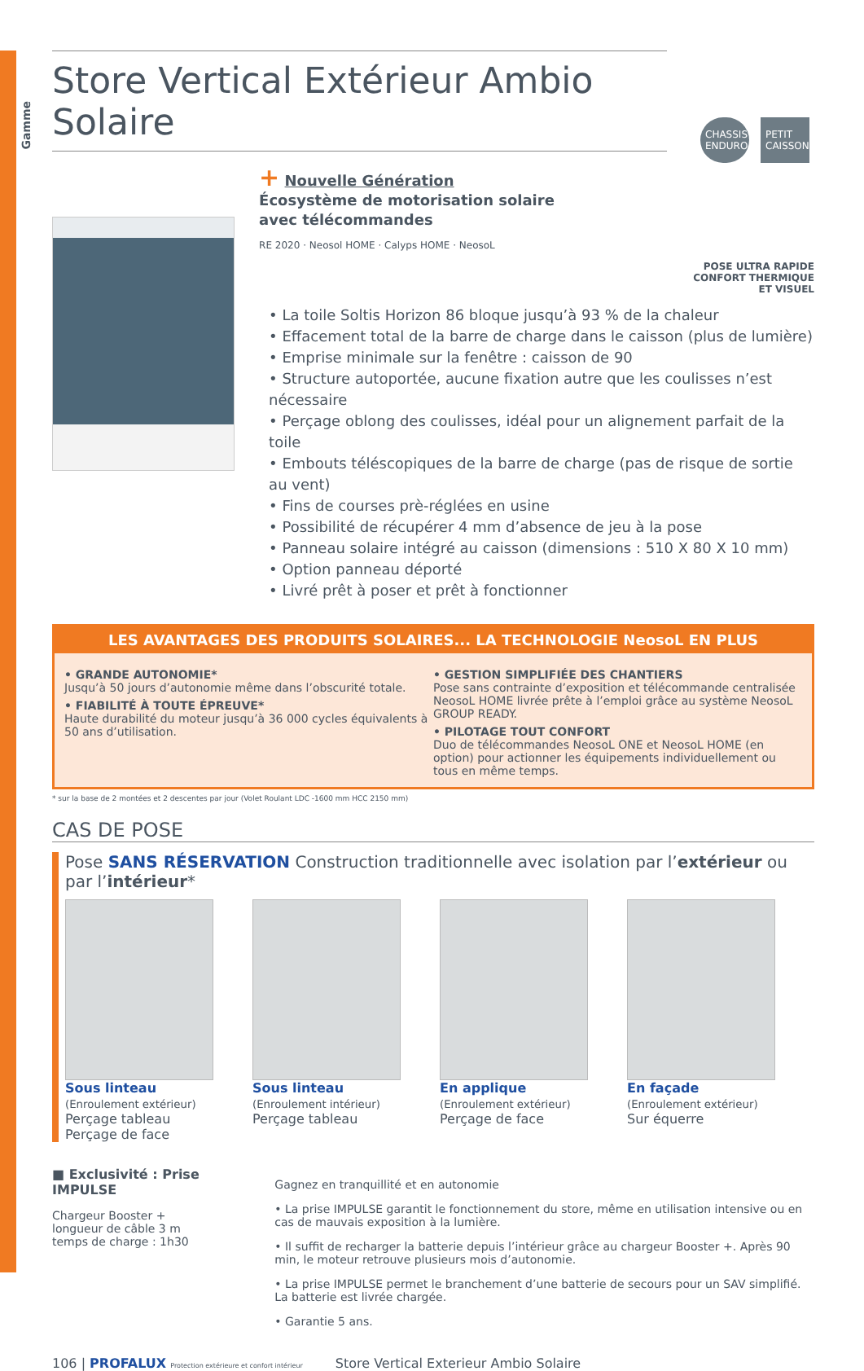Gamme
CHASSIS ENDURO
PETIT CAISSON
Store Vertical Extérieur Ambio Solaire
+ Nouvelle Génération
Écosystème de motorisation solaire
avec télécommandes
RE 2020 · Neosol HOME · Calyps HOME · NeosoL
POSE ULTRA RAPIDE
CONFORT THERMIQUE
ET VISUEL
• La toile Soltis Horizon 86 bloque jusqu’à 93 % de la chaleur
• Effacement total de la barre de charge dans le caisson (plus de lumière)
• Emprise minimale sur la fenêtre : caisson de 90
• Structure autoportée, aucune fixation autre que les coulisses n’est nécessaire
• Perçage oblong des coulisses, idéal pour un alignement parfait de la toile
• Embouts téléscopiques de la barre de charge (pas de risque de sortie au vent)
• Fins de courses prè-réglées en usine
• Possibilité de récupérer 4 mm d’absence de jeu à la pose
• Panneau solaire intégré au caisson (dimensions : 510 X 80 X 10 mm)
• Option panneau déporté
• Livré prêt à poser et prêt à fonctionner
LES AVANTAGES DES PRODUITS SOLAIRES... LA TECHNOLOGIE NeosoL EN PLUS
• GRANDE AUTONOMIE*
Jusqu’à 50 jours d’autonomie même dans l’obscurité totale.
• FIABILITÉ À TOUTE ÉPREUVE*
Haute durabilité du moteur jusqu’à 36 000 cycles équivalents à 50 ans d’utilisation.
• GESTION SIMPLIFIÉE DES CHANTIERS
Pose sans contrainte d’exposition et télécommande centralisée NeosoL HOME livrée prête à l’emploi grâce au système NeosoL GROUP READY.
• PILOTAGE TOUT CONFORT
Duo de télécommandes NeosoL ONE et NeosoL HOME (en option) pour actionner les équipements individuellement ou tous en même temps.
* sur la base de 2 montées et 2 descentes par jour (Volet Roulant LDC -1600 mm HCC 2150 mm)
CAS DE POSE
Pose SANS RÉSERVATION Construction traditionnelle avec isolation par l’extérieur ou par l’intérieur*
Sous linteau
(Enroulement extérieur)
Perçage tableau
Perçage de face
Sous linteau
(Enroulement intérieur)
Perçage tableau
En applique
(Enroulement extérieur)
Perçage de face
En façade
(Enroulement extérieur)
Sur équerre
■ Exclusivité : Prise IMPULSE
Chargeur Booster +
longueur de câble 3 m
temps de charge : 1h30
Gagnez en tranquillité et en autonomie
• La prise IMPULSE garantit le fonctionnement du store, même en utilisation intensive ou en cas de mauvais exposition à la lumière.
• Il suffit de recharger la batterie depuis l’intérieur grâce au chargeur Booster +. Après 90 min, le moteur retrouve plusieurs mois d’autonomie.
• La prise IMPULSE permet le branchement d’une batterie de secours pour un SAV simplifié. La batterie est livrée chargée.
• Garantie 5 ans.
106 | PROFALUX Protection extérieure et confort intérieur Store Vertical Exterieur Ambio Solaire